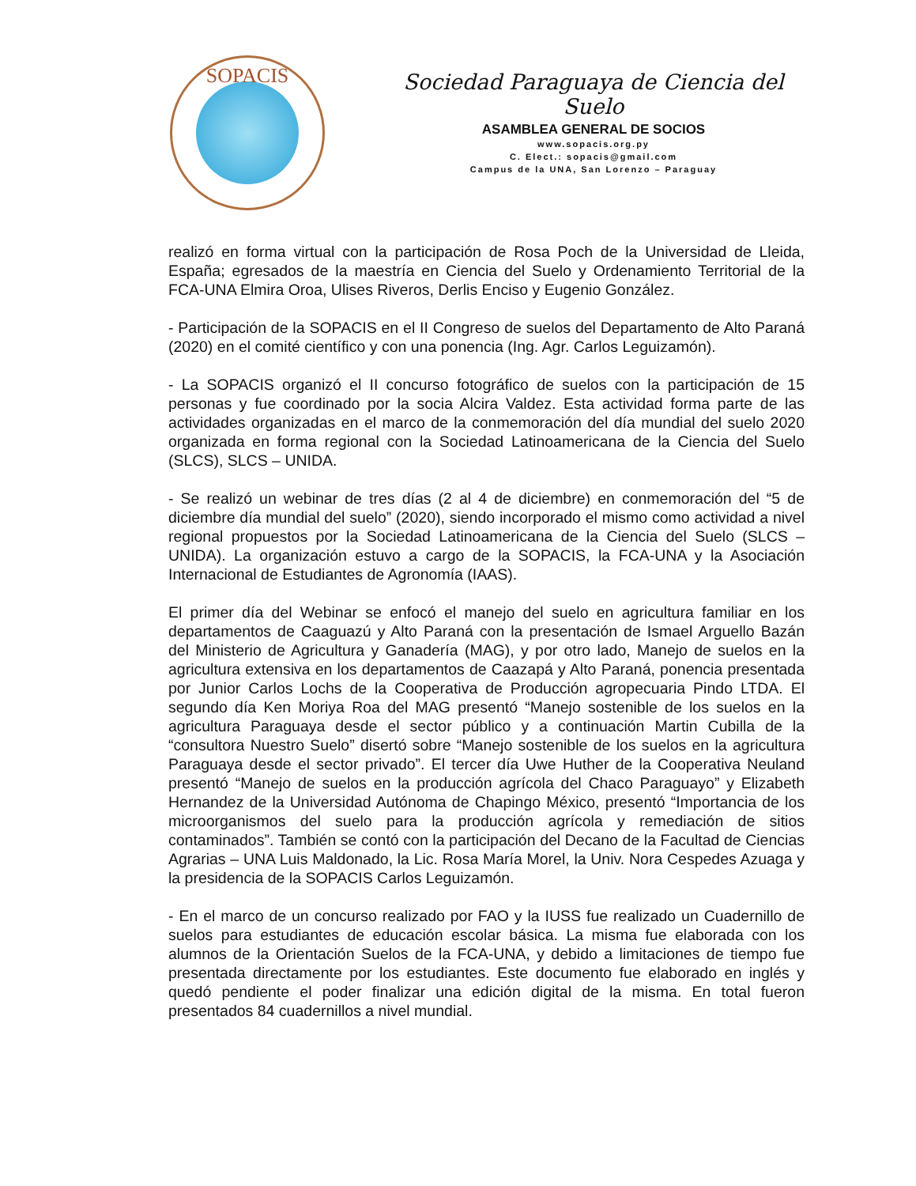SOPACIS
Sociedad Paraguaya de Ciencia del Suelo
ASAMBLEA GENERAL DE SOCIOS
www.sopacis.org.py
C. Elect.: sopacis@gmail.com
Campus de la UNA, San Lorenzo – Paraguay
realizó en forma virtual con la participación de Rosa Poch de la Universidad de Lleida, España; egresados de la maestría en Ciencia del Suelo y Ordenamiento Territorial de la FCA-UNA Elmira Oroa, Ulises Riveros, Derlis Enciso y Eugenio González.
- Participación de la SOPACIS en el II Congreso de suelos del Departamento de Alto Paraná (2020) en el comité científico y con una ponencia (Ing. Agr. Carlos Leguizamón).
- La SOPACIS organizó el II concurso fotográfico de suelos con la participación de 15 personas y fue coordinado por la socia Alcira Valdez. Esta actividad forma parte de las actividades organizadas en el marco de la conmemoración del día mundial del suelo 2020 organizada en forma regional con la Sociedad Latinoamericana de la Ciencia del Suelo (SLCS), SLCS – UNIDA.
- Se realizó un webinar de tres días (2 al 4 de diciembre) en conmemoración del “5 de diciembre día mundial del suelo” (2020), siendo incorporado el mismo como actividad a nivel regional propuestos por la Sociedad Latinoamericana de la Ciencia del Suelo (SLCS – UNIDA). La organización estuvo a cargo de la SOPACIS, la FCA-UNA y la Asociación Internacional de Estudiantes de Agronomía (IAAS).
El primer día del Webinar se enfocó el manejo del suelo en agricultura familiar en los departamentos de Caaguazú y Alto Paraná con la presentación de Ismael Arguello Bazán del Ministerio de Agricultura y Ganadería (MAG), y por otro lado, Manejo de suelos en la agricultura extensiva en los departamentos de Caazapá y Alto Paraná, ponencia presentada por Junior Carlos Lochs de la Cooperativa de Producción agropecuaria Pindo LTDA. El segundo día Ken Moriya Roa del MAG presentó “Manejo sostenible de los suelos en la agricultura Paraguaya desde el sector público y a continuación Martin Cubilla de la “consultora Nuestro Suelo” disertó sobre “Manejo sostenible de los suelos en la agricultura Paraguaya desde el sector privado”. El tercer día Uwe Huther de la Cooperativa Neuland presentó “Manejo de suelos en la producción agrícola del Chaco Paraguayo” y Elizabeth Hernandez de la Universidad Autónoma de Chapingo México, presentó “Importancia de los microorganismos del suelo para la producción agrícola y remediación de sitios contaminados”. También se contó con la participación del Decano de la Facultad de Ciencias Agrarias – UNA Luis Maldonado, la Lic. Rosa María Morel, la Univ. Nora Cespedes Azuaga y la presidencia de la SOPACIS Carlos Leguizamón.
- En el marco de un concurso realizado por FAO y la IUSS fue realizado un Cuadernillo de suelos para estudiantes de educación escolar básica. La misma fue elaborada con los alumnos de la Orientación Suelos de la FCA-UNA, y debido a limitaciones de tiempo fue presentada directamente por los estudiantes. Este documento fue elaborado en inglés y quedó pendiente el poder finalizar una edición digital de la misma. En total fueron presentados 84 cuadernillos a nivel mundial.